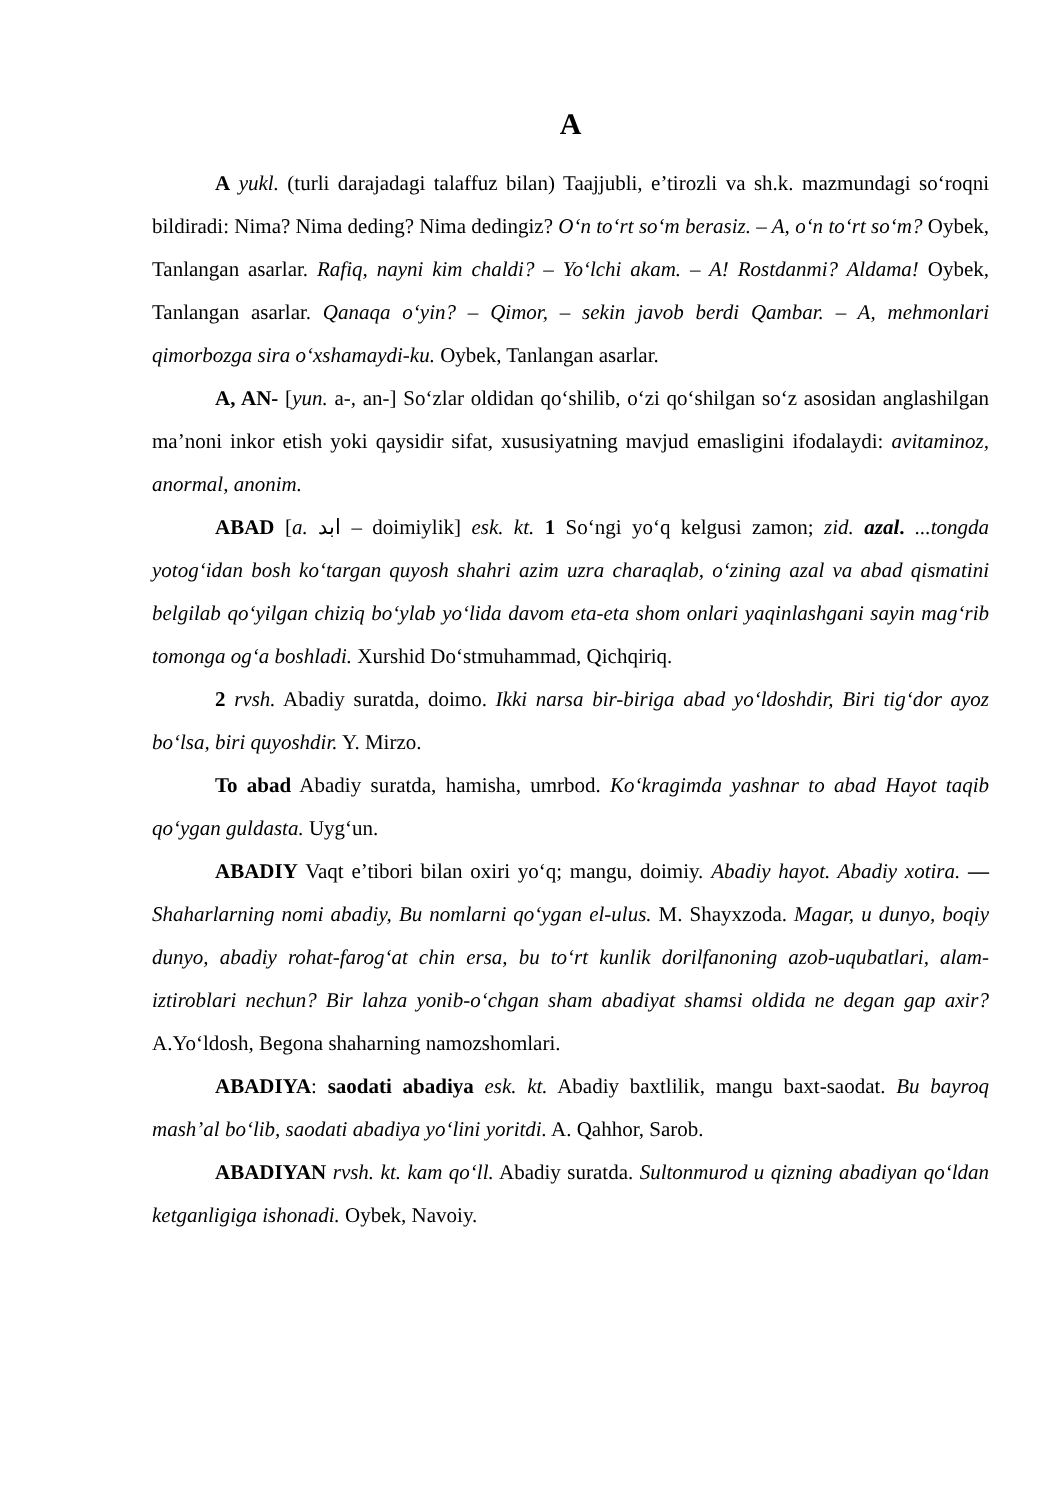A
A yukl. (turli darajadagi talaffuz bilan) Taajjubli, e’tirozli va sh.k. mazmun­dagi so‘roqni bildiradi: Nima? Nima deding? Nima dedingiz? O‘n to‘rt so‘m berasiz. – A, o‘n to‘rt so‘m? Oybek, Tanlangan asarlar. Rafiq, nayni kim chaldi? – Yo‘lchi akam. – A! Rostdanmi? Aldama! Oybek, Tanlangan asarlar. Qanaqa o‘yin? – Qimor, – sekin javob berdi Qambar. – A, mehmonlari qimorbozga sira o‘xshamaydi-ku. Oybek, Tanlangan asarlar.
A, AN- [yun. a-, an-] So‘zlar oldidan qo‘shilib, o‘zi qo‘shilgan so‘z asosidan anglashilgan ma’noni inkor etish yoki qaysidir sifat, xususiyatning mavjud emasligini ifodalaydi: avitaminoz, anormal, anonim.
ABAD [a. ابد – doimiylik] esk. kt. 1 So‘ngi yo‘q kelgusi zamon; zid. azal. ...tongda yotog‘idan bosh ko‘targan quyosh shahri azim uzra charaqlab, o‘zining azal va abad qismatini belgilab qo‘yilgan chiziq bo‘ylab yo‘lida davom eta-eta shom onlari yaqinlashgani sayin mag‘rib tomonga og‘a boshladi. Xurshid Do‘stmuhammad, Qichqiriq.
2 rvsh. Abadiy suratda, doimo. Ikki narsa bir-biriga abad yo‘ldoshdir, Biri tig‘dor ayoz bo‘lsa, biri quyoshdir. Y. Mirzo.
To abad Abadiy suratda, hamisha, umrbod. Ko‘kragimda yashnar to abad Hayot taqib qo‘ygan guldasta. Uyg‘un.
ABADIY Vaqt e’tibori bilan oxiri yo‘q; mangu, doimiy. Abadiy hayot. Abadiy xotira. — Shaharlarning nomi abadiy, Bu nomlarni qo‘ygan el-ulus. M. Shayxzoda. Magar, u dunyo, boqiy dunyo, abadiy rohat-farog‘at chin ersa, bu to‘rt kunlik dorilfanoning azob-uqubatlari, alam-iztiroblari nechun? Bir lahza yonib-o‘chgan sham abadiyat shamsi oldida ne degan gap axir? A.Yo‘ldosh, Begona shaharning namozshomlari.
ABADIYA: saodati abadiya esk. kt. Abadiy baxtlilik, mangu baxt-saodat. Bu bayroq mash’al bo‘lib, saodati abadiya yo‘lini yoritdi. A. Qahhor, Sarob.
ABADIYAN rvsh. kt. kam qo‘ll. Abadiy suratda. Sultonmurod u qizning abadiyan qo‘ldan ketganligiga ishonadi. Oybek, Navoiy.